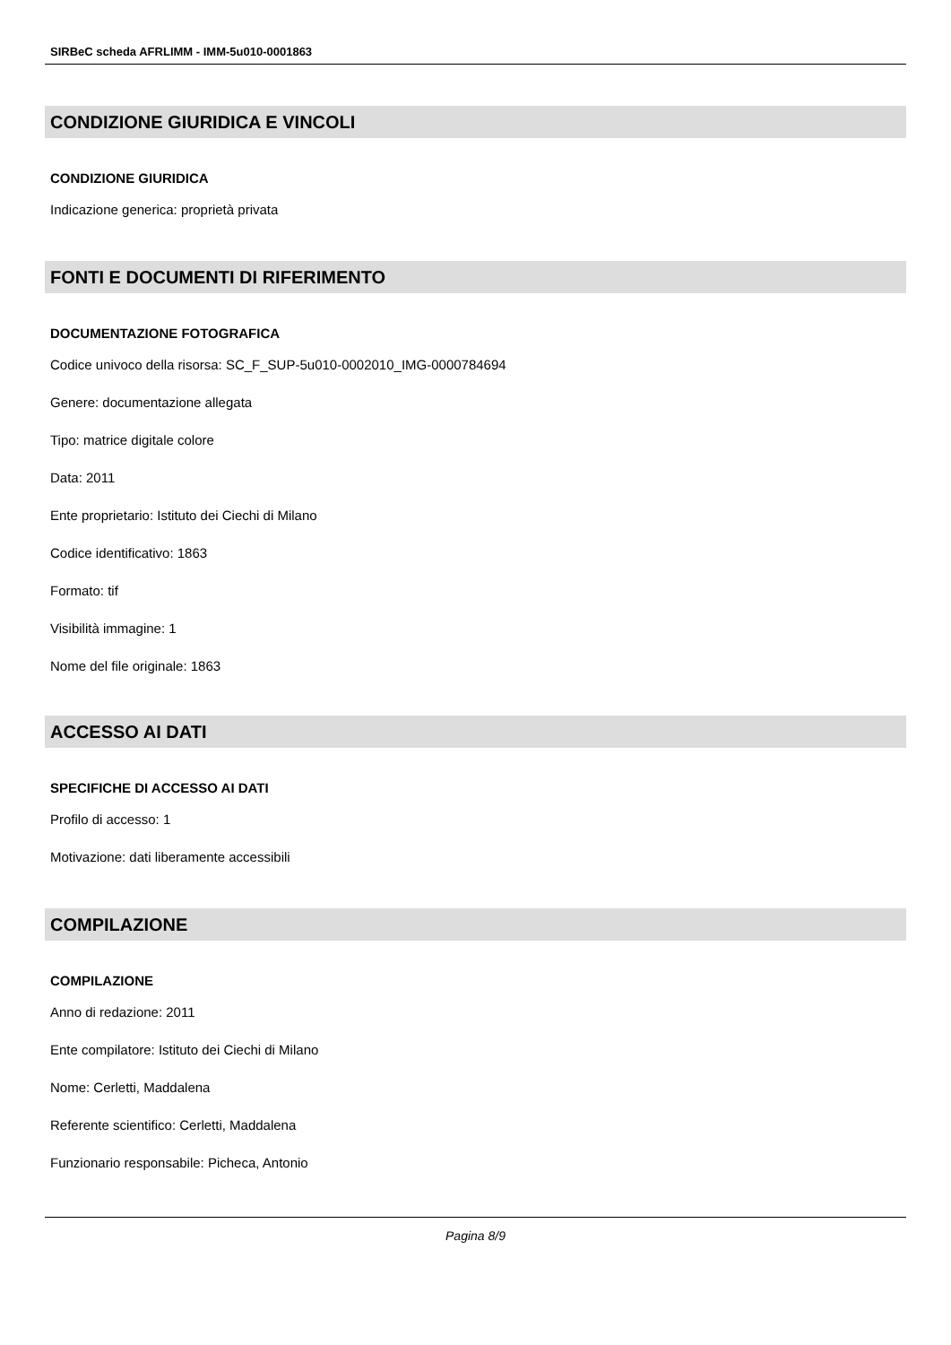SIRBeC scheda AFRLIMM - IMM-5u010-0001863
CONDIZIONE GIURIDICA E VINCOLI
CONDIZIONE GIURIDICA
Indicazione generica: proprietà privata
FONTI E DOCUMENTI DI RIFERIMENTO
DOCUMENTAZIONE FOTOGRAFICA
Codice univoco della risorsa: SC_F_SUP-5u010-0002010_IMG-0000784694
Genere: documentazione allegata
Tipo: matrice digitale colore
Data: 2011
Ente proprietario: Istituto dei Ciechi di Milano
Codice identificativo: 1863
Formato: tif
Visibilità immagine: 1
Nome del file originale: 1863
ACCESSO AI DATI
SPECIFICHE DI ACCESSO AI DATI
Profilo di accesso: 1
Motivazione: dati liberamente accessibili
COMPILAZIONE
COMPILAZIONE
Anno di redazione: 2011
Ente compilatore: Istituto dei Ciechi di Milano
Nome: Cerletti, Maddalena
Referente scientifico: Cerletti, Maddalena
Funzionario responsabile: Picheca, Antonio
Pagina 8/9